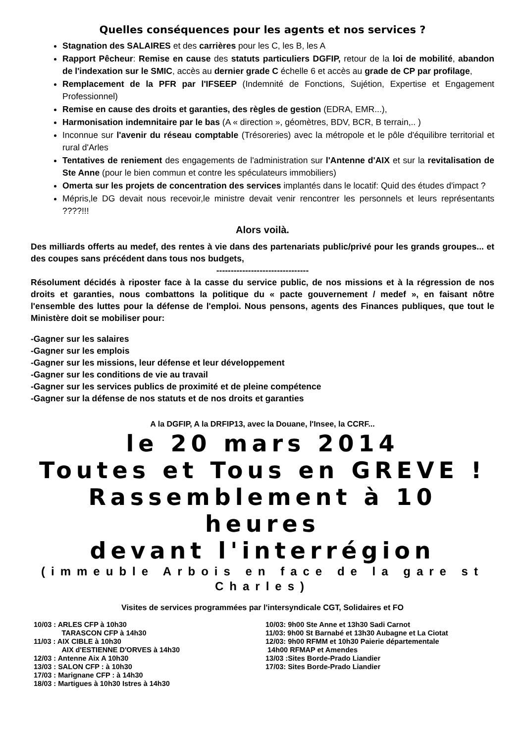Quelles conséquences pour les agents et nos services ?
Stagnation des SALAIRES et des carrières pour les C, les B, les A
Rapport Pêcheur: Remise en cause des statuts particuliers DGFIP, retour de la loi de mobilité, abandon de l'indexation sur le SMIC, accès au dernier grade C échelle 6 et accès au grade de CP par profilage,
Remplacement de la PFR par l'IFSEEP (Indemnité de Fonctions, Sujétion, Expertise et Engagement Professionnel)
Remise en cause des droits et garanties, des règles de gestion (EDRA, EMR...),
Harmonisation indemnitaire par le bas (A « direction », géomètres, BDV, BCR, B terrain,.. )
Inconnue sur l'avenir du réseau comptable (Trésoreries) avec la métropole et le pôle d'équilibre territorial et rural d'Arles
Tentatives de reniement des engagements de l'administration sur l'Antenne d'AIX et sur la revitalisation de Ste Anne (pour le bien commun et contre les spéculateurs immobiliers)
Omerta sur les projets de concentration des services implantés dans le locatif: Quid des études d'impact ?
Mépris,le DG devait nous recevoir,le ministre devait venir rencontrer les personnels et leurs représentants ????!!!
Alors voilà.
Des milliards offerts au medef, des rentes à vie dans des partenariats public/privé pour les grands groupes... et des coupes sans précédent dans tous nos budgets,
--------------------------------
Résolument décidés à riposter face à la casse du service public, de nos missions et à la régression de nos droits et garanties, nous combattons la politique du « pacte gouvernement / medef », en faisant nôtre l'ensemble des luttes pour la défense de l'emploi. Nous pensons, agents des Finances publiques, que tout le Ministère doit se mobiliser pour:
-Gagner sur les salaires
-Gagner sur les emplois
-Gagner sur les missions, leur défense et leur développement
-Gagner sur les conditions de vie au travail
-Gagner sur les services publics de proximité et de pleine compétence
-Gagner sur la défense de nos statuts et de nos droits et garanties
A la DGFIP, A la DRFIP13, avec la Douane, l'Insee, la CCRF...
le 20 mars 2014
Toutes et Tous en GREVE !
Rassemblement à 10 heures
devant l'interrégion
(immeuble Arbois en face de la gare st Charles)
Visites de services programmées par l'intersyndicale CGT, Solidaires et FO
10/03 : ARLES CFP à 10h30
TARASCON CFP à 14h30
11/03 : AIX CIBLE à 10h30
AIX d'ESTIENNE D'ORVES à 14h30
12/03 : Antenne Aix A 10h30
13/03 : SALON CFP : à 10h30
17/03 : Marignane CFP : à 14h30
18/03 : Martigues à 10h30 Istres à 14h30
10/03: 9h00 Ste Anne et 13h30 Sadi Carnot
11/03: 9h00 St Barnabé et 13h30 Aubagne et La Ciotat
12/03: 9h00 RFMM et 10h30 Paierie départementale
14h00 RFMAP et Amendes
13/03 :Sites Borde-Prado Liandier
17/03: Sites Borde-Prado Liandier